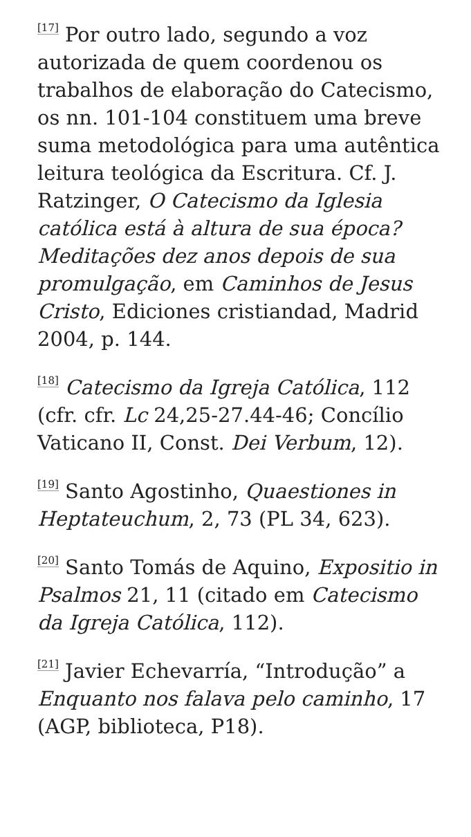<sup>[17]</sup> Por outro lado, segundo a voz autorizada de quem coordenou os trabalhos de elaboração do Catecismo, os nn. 101-104 constituem uma breve suma metodológica para uma autêntica leitura teológica da Escritura. Cf. J. Ratzinger, O Catecismo da Iglesia católica está à altura de sua época? Meditações dez anos depois de sua promulgação, em Caminhos de Jesus Cristo, Ediciones cristiandad, Madrid 2004, p. 144.
<sup>[18]</sup> Catecismo da Igreja Católica, 112 (cfr. cfr. Lc 24,25-27.44-46; Concílio Vaticano II, Const. Dei Verbum, 12).
<sup>[19]</sup> Santo Agostinho, Quaestiones in Heptateuchum, 2, 73 (PL 34, 623).
<sup>[20]</sup> Santo Tomás de Aquino, Expositio in Psalmos 21, 11 (citado em Catecismo da Igreja Católica, 112).
<sup>[21]</sup> Javier Echevarría, “Introdução” a Enquanto nos falava pelo caminho, 17 (AGP, biblioteca, P18).